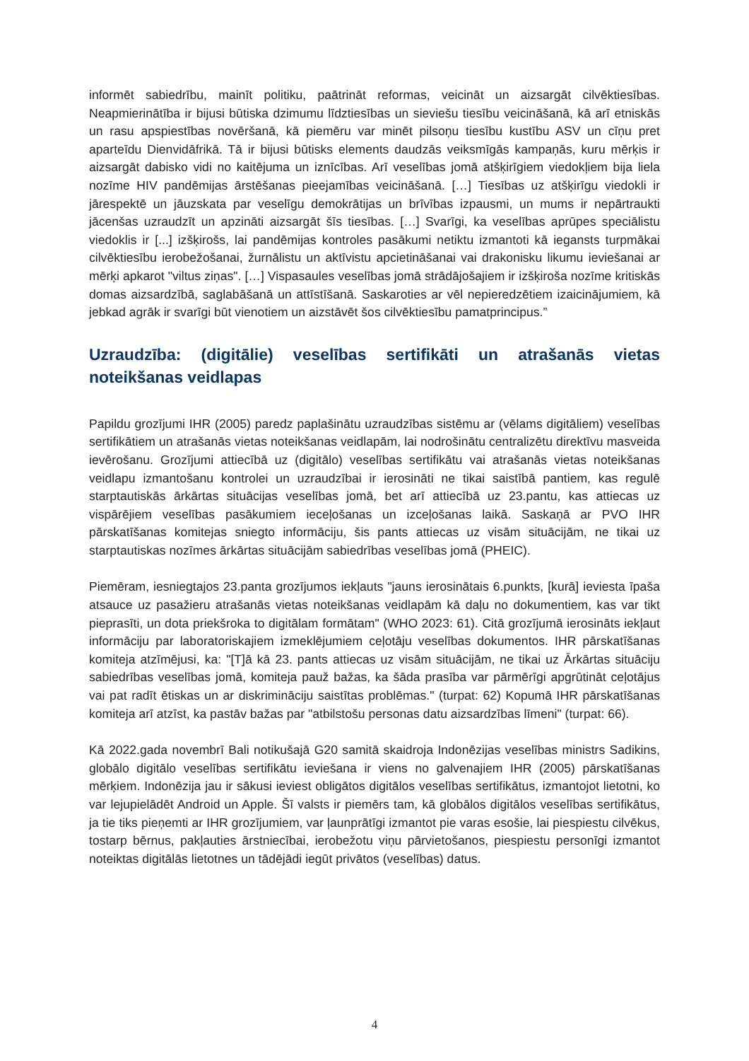informēt sabiedrību, mainīt politiku, paātrināt reformas, veicināt un aizsargāt cilvēktiesības. Neapmierinātība ir bijusi būtiska dzimumu līdztiesības un sieviešu tiesību veicināšanā, kā arī etniskās un rasu apspiestības novēršanā, kā piemēru var minēt pilsoņu tiesību kustību ASV un cīņu pret aparteīdu Dienvidāfrikā. Tā ir bijusi būtisks elements daudzās veiksmīgās kampaņās, kuru mērķis ir aizsargāt dabisko vidi no kaitējuma un iznīcības. Arī veselības jomā atšķirīgiem viedokļiem bija liela nozīme HIV pandēmijas ārstēšanas pieejamības veicināšanā. […] Tiesības uz atšķirīgu viedokli ir jārespektē un jāuzskata par veselīgu demokrātijas un brīvības izpausmi, un mums ir nepārtraukti jācenšas uzraudzīt un apzināti aizsargāt šīs tiesības. […] Svarīgi, ka veselības aprūpes speciālistu viedoklis ir [...] izšķirošs, lai pandēmijas kontroles pasākumi netiktu izmantoti kā iegansts turpmākai cilvēktiesību ierobežošanai, žurnālistu un aktīvistu apcietināšanai vai drakonisku likumu ieviešanai ar mērķi apkarot "viltus ziņas". […] Vispasaules veselības jomā strādājošajiem ir izšķiroša nozīme kritiskās domas aizsardzībā, saglabāšanā un attīstīšanā. Saskaroties ar vēl nepieredzētiem izaicinājumiem, kā jebkad agrāk ir svarīgi būt vienotiem un aizstāvēt šos cilvēktiesību pamatprincipus.”
Uzraudzība: (digitālie) veselības sertifikāti un atrašanās vietas noteikšanas veidlapas
Papildu grozījumi IHR (2005) paredz paplašinātu uzraudzības sistēmu ar (vēlams digitāliem) veselības sertifikātiem un atrašanās vietas noteikšanas veidlapām, lai nodrošinātu centralizētu direktīvu masveida ievērošanu. Grozījumi attiecībā uz (digitālo) veselības sertifikātu vai atrašanās vietas noteikšanas veidlapu izmantošanu kontrolei un uzraudzībai ir ierosināti ne tikai saistībā pantiem, kas regulē starptautiskās ārkārtas situācijas veselības jomā, bet arī attiecībā uz 23.pantu, kas attiecas uz vispārējiem veselības pasākumiem ieceļošanas un izceļošanas laikā. Saskaņā ar PVO IHR pārskatīšanas komitejas sniegto informāciju, šis pants attiecas uz visām situācijām, ne tikai uz starptautiskas nozīmes ārkārtas situācijām sabiedrības veselības jomā (PHEIC).
Piemēram, iesniegtajos 23.panta grozījumos iekļauts "jauns ierosinātais 6.punkts, [kurā] ieviesta īpaša atsauce uz pasažieru atrašanās vietas noteikšanas veidlapām kā daļu no dokumentiem, kas var tikt pieprasīti, un dota priekšroka to digitālam formātam" (WHO 2023: 61). Citā grozījumā ierosināts iekļaut informāciju par laboratoriskajiem izmeklējumiem ceļotāju veselības dokumentos. IHR pārskatīšanas komiteja atzīmējusi, ka: "[T]ā kā 23. pants attiecas uz visām situācijām, ne tikai uz Ārkārtas situāciju sabiedrības veselības jomā, komiteja pauž bažas, ka šāda prasība var pārmērīgi apgrūtināt ceļotājus vai pat radīt ētiskas un ar diskrimināciju saistītas problēmas." (turpat: 62) Kopumā IHR pārskatīšanas komiteja arī atzīst, ka pastāv bažas par "atbilstošu personas datu aizsardzības līmeni" (turpat: 66).
Kā 2022.gada novembrī Bali notikušajā G20 samitā skaidroja Indonēzijas veselības ministrs Sadikins, globālo digitālo veselības sertifikātu ieviešana ir viens no galvenajiem IHR (2005) pārskatīšanas mērķiem. Indonēzija jau ir sākusi ieviest obligātos digitālos veselības sertifikātus, izmantojot lietotni, ko var lejupielādēt Android un Apple. Šī valsts ir piemērs tam, kā globālos digitālos veselības sertifikātus, ja tie tiks pieņemti ar IHR grozījumiem, var ļaunprātīgi izmantot pie varas esošie, lai piespiestu cilvēkus, tostarp bērnus, pakļauties ārstniecībai, ierobežotu viņu pārvietošanos, piespiestu personīgi izmantot noteiktas digitālās lietotnes un tādējādi iegūt privātos (veselības) datus.
4